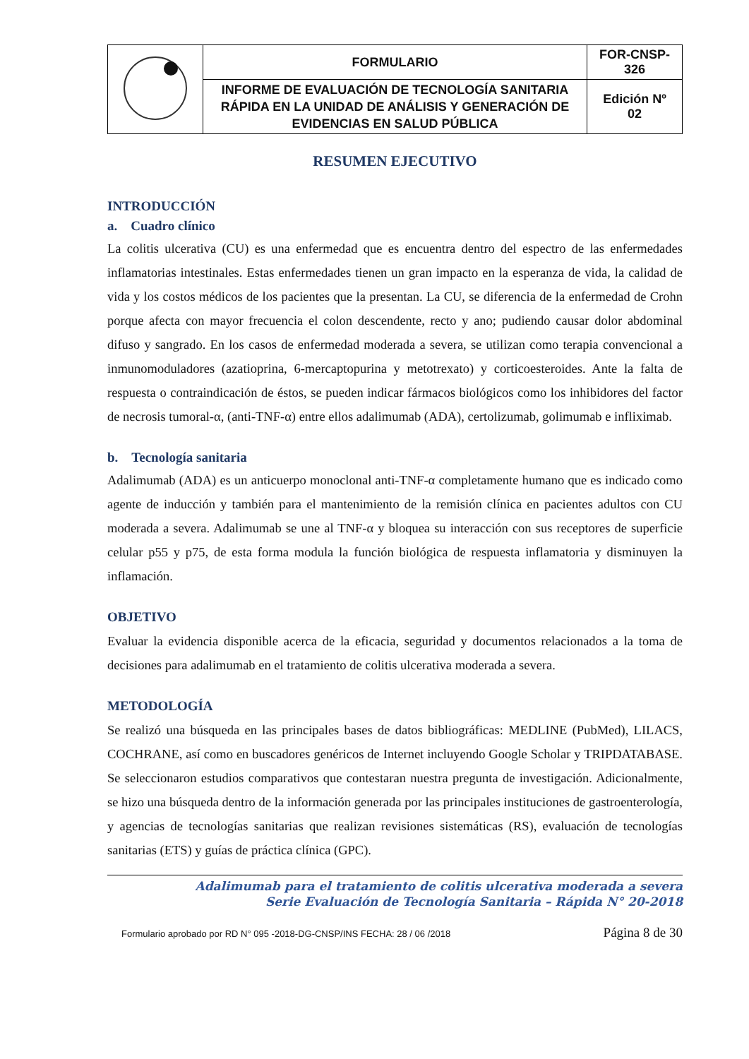| | FORMULARIO | FOR-CNSP- 326 |
| | INFORME DE EVALUACIÓN DE TECNOLOGÍA SANITARIA RÁPIDA EN LA UNIDAD DE ANÁLISIS Y GENERACIÓN DE EVIDENCIAS EN SALUD PÚBLICA | Edición Nº 02 |
RESUMEN EJECUTIVO
INTRODUCCIÓN
a. Cuadro clínico
La colitis ulcerativa (CU) es una enfermedad que es encuentra dentro del espectro de las enfermedades inflamatorias intestinales. Estas enfermedades tienen un gran impacto en la esperanza de vida, la calidad de vida y los costos médicos de los pacientes que la presentan. La CU, se diferencia de la enfermedad de Crohn porque afecta con mayor frecuencia el colon descendente, recto y ano; pudiendo causar dolor abdominal difuso y sangrado. En los casos de enfermedad moderada a severa, se utilizan como terapia convencional a inmunomoduladores (azatioprina, 6-mercaptopurina y metotrexato) y corticoesteroides. Ante la falta de respuesta o contraindicación de éstos, se pueden indicar fármacos biológicos como los inhibidores del factor de necrosis tumoral-α, (anti-TNF-α) entre ellos adalimumab (ADA), certolizumab, golimumab e infliximab.
b. Tecnología sanitaria
Adalimumab (ADA) es un anticuerpo monoclonal anti-TNF-α completamente humano que es indicado como agente de inducción y también para el mantenimiento de la remisión clínica en pacientes adultos con CU moderada a severa. Adalimumab se une al TNF-α y bloquea su interacción con sus receptores de superficie celular p55 y p75, de esta forma modula la función biológica de respuesta inflamatoria y disminuyen la inflamación.
OBJETIVO
Evaluar la evidencia disponible acerca de la eficacia, seguridad y documentos relacionados a la toma de decisiones para adalimumab en el tratamiento de colitis ulcerativa moderada a severa.
METODOLOGÍA
Se realizó una búsqueda en las principales bases de datos bibliográficas: MEDLINE (PubMed), LILACS, COCHRANE, así como en buscadores genéricos de Internet incluyendo Google Scholar y TRIPDATABASE. Se seleccionaron estudios comparativos que contestaran nuestra pregunta de investigación. Adicionalmente, se hizo una búsqueda dentro de la información generada por las principales instituciones de gastroenterología, y agencias de tecnologías sanitarias que realizan revisiones sistemáticas (RS), evaluación de tecnologías sanitarias (ETS) y guías de práctica clínica (GPC).
Adalimumab para el tratamiento de colitis ulcerativa moderada a severa
Serie Evaluación de Tecnología Sanitaria – Rápida N° 20-2018
Formulario aprobado por RD N° 095 -2018-DG-CNSP/INS FECHA: 28 / 06 /2018 Página 8 de 30